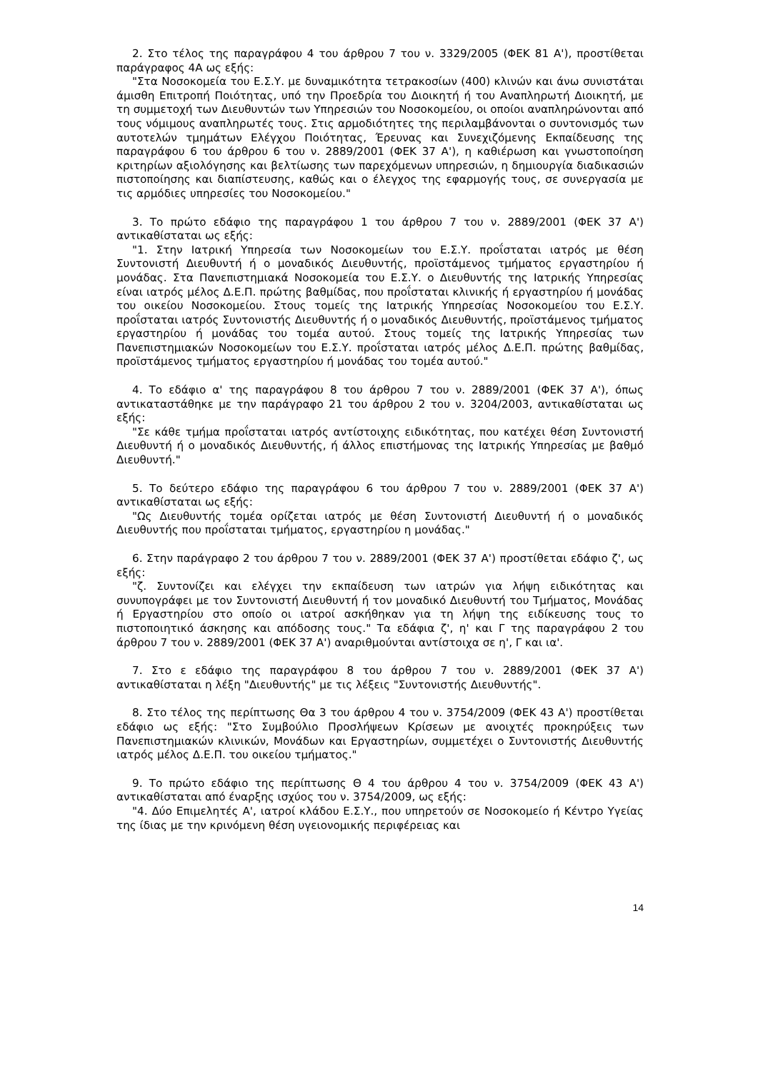2. Στο τέλος της παραγράφου 4 του άρθρου 7 του ν. 3329/2005 (ΦΕΚ 81 Α'), προστίθεται παράγραφος 4Α ως εξής:
"Στα Νοσοκομεία του Ε.Σ.Υ. με δυναμικότητα τετρακοσίων (400) κλινών και άνω συνιστάται άμισθη Επιτροπή Ποιότητας, υπό την Προεδρία του Διοικητή ή του Αναπληρωτή Διοικητή, με τη συμμετοχή των Διευθυντών των Υπηρεσιών του Νοσοκομείου, οι οποίοι αναπληρώνονται από τους νόμιμους αναπληρωτές τους. Στις αρμοδιότητες της περιλαμβάνονται ο συντονισμός των αυτοτελών τμημάτων Ελέγχου Ποιότητας, Έρευνας και Συνεχιζόμενης Εκπαίδευσης της παραγράφου 6 του άρθρου 6 του ν. 2889/2001 (ΦΕΚ 37 Α'), η καθιέρωση και γνωστοποίηση κριτηρίων αξιολόγησης και βελτίωσης των παρεχόμενων υπηρεσιών, η δημιουργία διαδικασιών πιστοποίησης και διαπίστευσης, καθώς και ο έλεγχος της εφαρμογής τους, σε συνεργασία με τις αρμόδιες υπηρεσίες του Νοσοκομείου."
3. Το πρώτο εδάφιο της παραγράφου 1 του άρθρου 7 του ν. 2889/2001 (ΦΕΚ 37 Α') αντικαθίσταται ως εξής:
"1. Στην Ιατρική Υπηρεσία των Νοσοκομείων του Ε.Σ.Υ. προΐσταται ιατρός με θέση Συντονιστή Διευθυντή ή ο μοναδικός Διευθυντής, προϊστάμενος τμήματος εργαστηρίου ή μονάδας. Στα Πανεπιστημιακά Νοσοκομεία του Ε.Σ.Υ. ο Διευθυντής της Ιατρικής Υπηρεσίας είναι ιατρός μέλος Δ.Ε.Π. πρώτης βαθμίδας, που προΐσταται κλινικής ή εργαστηρίου ή μονάδας του οικείου Νοσοκομείου. Στους τομείς της Ιατρικής Υπηρεσίας Νοσοκομείου του Ε.Σ.Υ. προΐσταται ιατρός Συντονιστής Διευθυντής ή ο μοναδικός Διευθυντής, προϊστάμενος τμήματος εργαστηρίου ή μονάδας του τομέα αυτού. Στους τομείς της Ιατρικής Υπηρεσίας των Πανεπιστημιακών Νοσοκομείων του Ε.Σ.Υ. προΐσταται ιατρός μέλος Δ.Ε.Π. πρώτης βαθμίδας, προϊστάμενος τμήματος εργαστηρίου ή μονάδας του τομέα αυτού."
4. Το εδάφιο α' της παραγράφου 8 του άρθρου 7 του ν. 2889/2001 (ΦΕΚ 37 Α'), όπως αντικαταστάθηκε με την παράγραφο 21 του άρθρου 2 του ν. 3204/2003, αντικαθίσταται ως εξής:
"Σε κάθε τμήμα προΐσταται ιατρός αντίστοιχης ειδικότητας, που κατέχει θέση Συντονιστή Διευθυντή ή ο μοναδικός Διευθυντής, ή άλλος επιστήμονας της Ιατρικής Υπηρεσίας με βαθμό Διευθυντή."
5. Το δεύτερο εδάφιο της παραγράφου 6 του άρθρου 7 του ν. 2889/2001 (ΦΕΚ 37 Α') αντικαθίσταται ως εξής:
"Ως Διευθυντής τομέα ορίζεται ιατρός με θέση Συντονιστή Διευθυντή ή ο μοναδικός Διευθυντής που προΐσταται τμήματος, εργαστηρίου η μονάδας."
6. Στην παράγραφο 2 του άρθρου 7 του ν. 2889/2001 (ΦΕΚ 37 Α') προστίθεται εδάφιο ζ', ως εξής:
"ζ. Συντονίζει και ελέγχει την εκπαίδευση των ιατρών για λήψη ειδικότητας και συνυπογράφει με τον Συντονιστή Διευθυντή ή τον μοναδικό Διευθυντή του Τμήματος, Μονάδας ή Εργαστηρίου στο οποίο οι ιατροί ασκήθηκαν για τη λήψη της ειδίκευσης τους το πιστοποιητικό άσκησης και απόδοσης τους." Τα εδάφια ζ', η' και Γ της παραγράφου 2 του άρθρου 7 του ν. 2889/2001 (ΦΕΚ 37 Α') αναριθμούνται αντίστοιχα σε η', Γ και ια'.
7. Στο ε εδάφιο της παραγράφου 8 του άρθρου 7 του ν. 2889/2001 (ΦΕΚ 37 Α') αντικαθίσταται η λέξη "Διευθυντής" με τις λέξεις "Συντονιστής Διευθυντής".
8. Στο τέλος της περίπτωσης Θα 3 του άρθρου 4 του ν. 3754/2009 (ΦΕΚ 43 Α') προστίθεται εδάφιο ως εξής: "Στο Συμβούλιο Προσλήψεων Κρίσεων με ανοιχτές προκηρύξεις των Πανεπιστημιακών κλινικών, Μονάδων και Εργαστηρίων, συμμετέχει ο Συντονιστής Διευθυντής ιατρός μέλος Δ.Ε.Π. του οικείου τμήματος."
9. Το πρώτο εδάφιο της περίπτωσης Θ 4 του άρθρου 4 του ν. 3754/2009 (ΦΕΚ 43 Α') αντικαθίσταται από έναρξης ισχύος του ν. 3754/2009, ως εξής:
"4. Δύο Επιμελητές Α', ιατροί κλάδου Ε.Σ.Υ., που υπηρετούν σε Νοσοκομείο ή Κέντρο Υγείας της ίδιας με την κρινόμενη θέση υγειονομικής περιφέρειας και
14